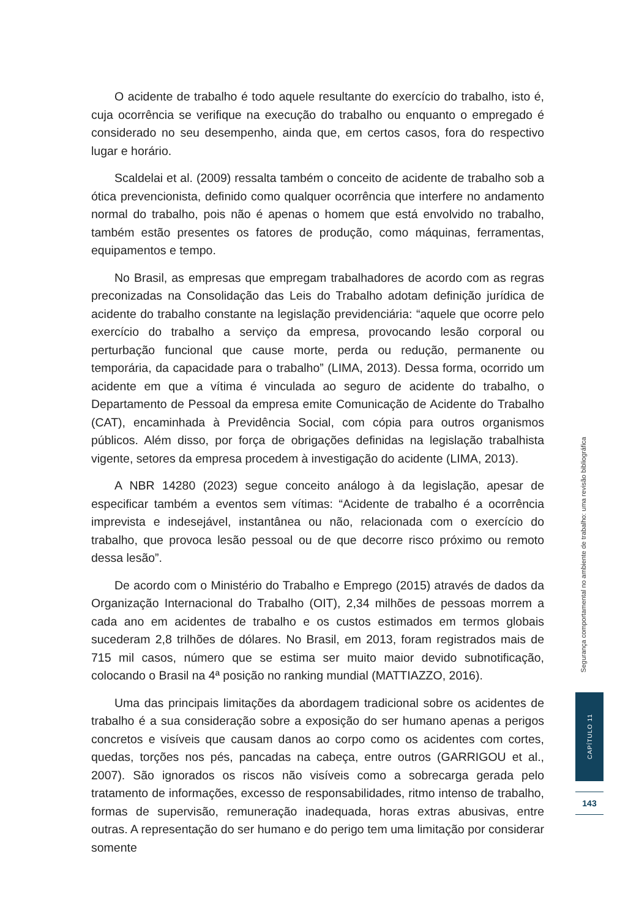O acidente de trabalho é todo aquele resultante do exercício do trabalho, isto é, cuja ocorrência se verifique na execução do trabalho ou enquanto o empregado é considerado no seu desempenho, ainda que, em certos casos, fora do respectivo lugar e horário.
Scaldelai et al. (2009) ressalta também o conceito de acidente de trabalho sob a ótica prevencionista, definido como qualquer ocorrência que interfere no andamento normal do trabalho, pois não é apenas o homem que está envolvido no trabalho, também estão presentes os fatores de produção, como máquinas, ferramentas, equipamentos e tempo.
No Brasil, as empresas que empregam trabalhadores de acordo com as regras preconizadas na Consolidação das Leis do Trabalho adotam definição jurídica de acidente do trabalho constante na legislação previdenciária: “aquele que ocorre pelo exercício do trabalho a serviço da empresa, provocando lesão corporal ou perturbação funcional que cause morte, perda ou redução, permanente ou temporária, da capacidade para o trabalho” (LIMA, 2013). Dessa forma, ocorrido um acidente em que a vítima é vinculada ao seguro de acidente do trabalho, o Departamento de Pessoal da empresa emite Comunicação de Acidente do Trabalho (CAT), encaminhada à Previdência Social, com cópia para outros organismos públicos. Além disso, por força de obrigações definidas na legislação trabalhista vigente, setores da empresa procedem à investigação do acidente (LIMA, 2013).
A NBR 14280 (2023) segue conceito análogo à da legislação, apesar de especificar também a eventos sem vítimas: “Acidente de trabalho é a ocorrência imprevista e indesejável, instantânea ou não, relacionada com o exercício do trabalho, que provoca lesão pessoal ou de que decorre risco próximo ou remoto dessa lesão”.
De acordo com o Ministério do Trabalho e Emprego (2015) através de dados da Organização Internacional do Trabalho (OIT), 2,34 milhões de pessoas morrem a cada ano em acidentes de trabalho e os custos estimados em termos globais sucederam 2,8 trilhões de dólares. No Brasil, em 2013, foram registrados mais de 715 mil casos, número que se estima ser muito maior devido subnotificação, colocando o Brasil na 4ª posição no ranking mundial (MATTIAZZO, 2016).
Uma das principais limitações da abordagem tradicional sobre os acidentes de trabalho é a sua consideração sobre a exposição do ser humano apenas a perigos concretos e visíveis que causam danos ao corpo como os acidentes com cortes, quedas, torções nos pés, pancadas na cabeça, entre outros (GARRIGOU et al., 2007). São ignorados os riscos não visíveis como a sobrecarga gerada pelo tratamento de informações, excesso de responsabilidades, ritmo intenso de trabalho, formas de supervisão, remuneração inadequada, horas extras abusivas, entre outras. A representação do ser humano e do perigo tem uma limitação por considerar somente
Segurança comportamental no ambiente de trabalho: uma revisão bibliográfica
CAPÍTULO 11
143